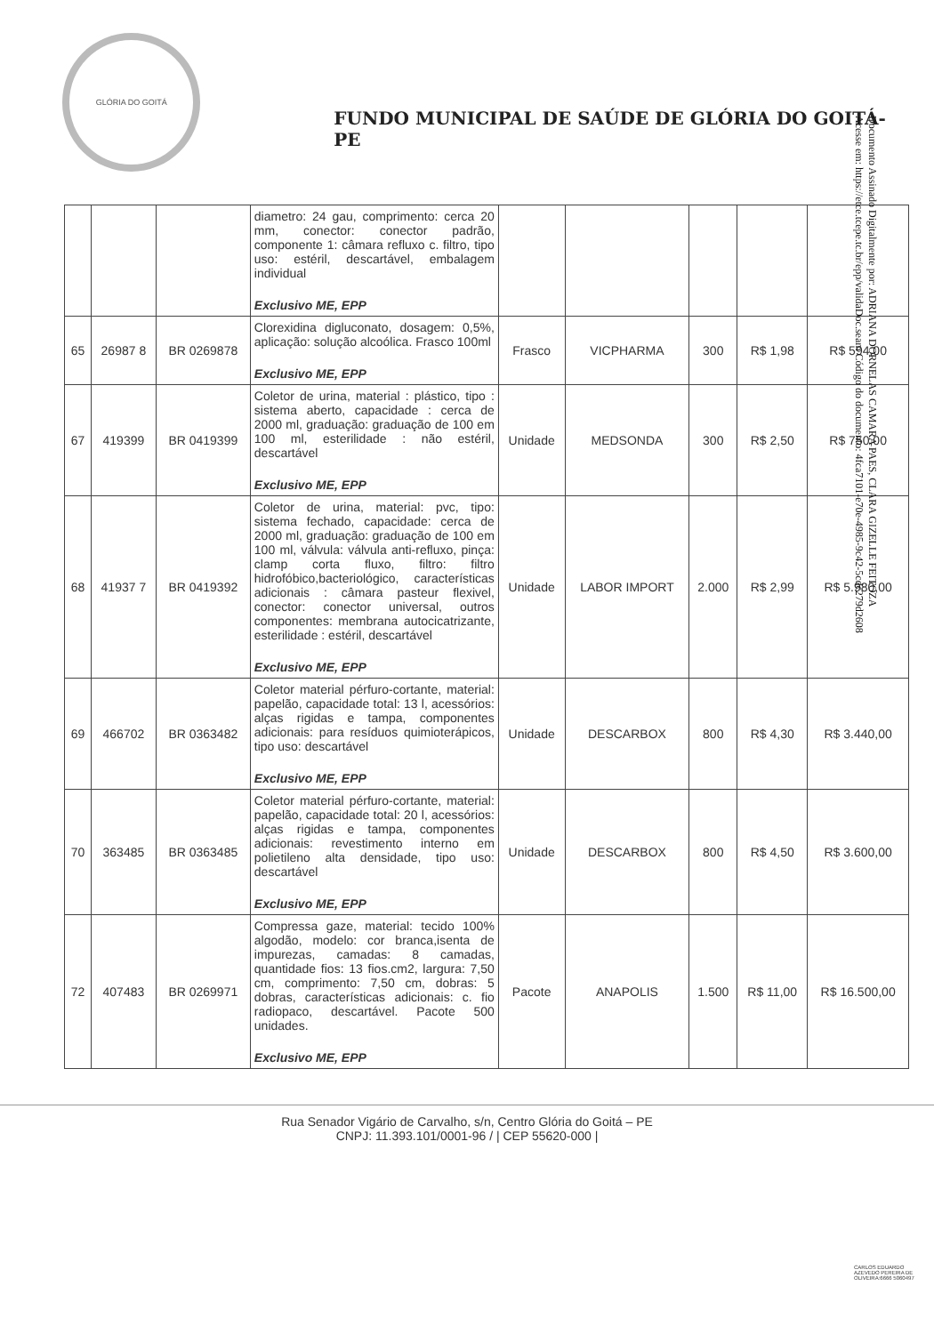GLÓRIA DO GOITÁ
FUNDO MUNICIPAL DE SAÚDE DE GLÓRIA DO GOITÁ- PE
Documento Assinado Digitalmente por: ADRIANA DORNELAS CAMARA PAES, CLARA GIZELLE FEITOZA
Acesse em: https://etce.tcepe.tc.br/epp/validaDoc.seam Código do documento: 4fca7101-e70e-4985-9c42-5cdc279d2608
| | | | diametro: 24 gau, comprimento: cerca 20 mm, conector: conector padrão, componente 1: câmara refluxo c. filtro, tipo uso: estéril, descartável, embalagem individual Exclusivo ME, EPP | | | | | |
| 65 | 26987 8 | BR 0269878 | Clorexidina digluconato, dosagem: 0,5%, aplicação: solução alcoólica. Frasco 100ml Exclusivo ME, EPP | Frasco | VICPHARMA | 300 | R$ 1,98 | R$ 594,00 |
| 67 | 419399 | BR 0419399 | Coletor de urina, material : plástico, tipo : sistema aberto, capacidade : cerca de 2000 ml, graduação: graduação de 100 em 100 ml, esterilidade : não estéril, descartável Exclusivo ME, EPP | Unidade | MEDSONDA | 300 | R$ 2,50 | R$ 750,00 |
| 68 | 41937 7 | BR 0419392 | Coletor de urina, material: pvc, tipo: sistema fechado, capacidade: cerca de 2000 ml, graduação: graduação de 100 em 100 ml, válvula: válvula anti-refluxo, pinça: clamp corta fluxo, filtro: filtro hidrofóbico,bacteriológico, características adicionais : câmara pasteur flexivel, conector: conector universal, outros componentes: membrana autocicatrizante, esterilidade : estéril, descartável Exclusivo ME, EPP | Unidade | LABOR IMPORT | 2.000 | R$ 2,99 | R$ 5.980,00 |
| 69 | 466702 | BR 0363482 | Coletor material pérfuro-cortante, material: papelão, capacidade total: 13 l, acessórios: alças rigidas e tampa, componentes adicionais: para resíduos quimioterápicos, tipo uso: descartável Exclusivo ME, EPP | Unidade | DESCARBOX | 800 | R$ 4,30 | R$ 3.440,00 |
| 70 | 363485 | BR 0363485 | Coletor material pérfuro-cortante, material: papelão, capacidade total: 20 l, acessórios: alças rigidas e tampa, componentes adicionais: revestimento interno em polietileno alta densidade, tipo uso: descartável Exclusivo ME, EPP | Unidade | DESCARBOX | 800 | R$ 4,50 | R$ 3.600,00 |
| 72 | 407483 | BR 0269971 | Compressa gaze, material: tecido 100% algodão, modelo: cor branca,isenta de impurezas, camadas: 8 camadas, quantidade fios: 13 fios.cm2, largura: 7,50 cm, comprimento: 7,50 cm, dobras: 5 dobras, características adicionais: c. fio radiopaco, descartável. Pacote 500 unidades. Exclusivo ME, EPP | Pacote | ANAPOLIS | 1.500 | R$ 11,00 | R$ 16.500,00 |
Rua Senador Vigário de Carvalho, s/n, Centro Glória do Goitá – PE
CNPJ: 11.393.101/0001-96 / | CEP 55620-000 |
CARLOS EDUARDO AZEVEDO PEREIRA DE OLIVEIRA:6666 5060497